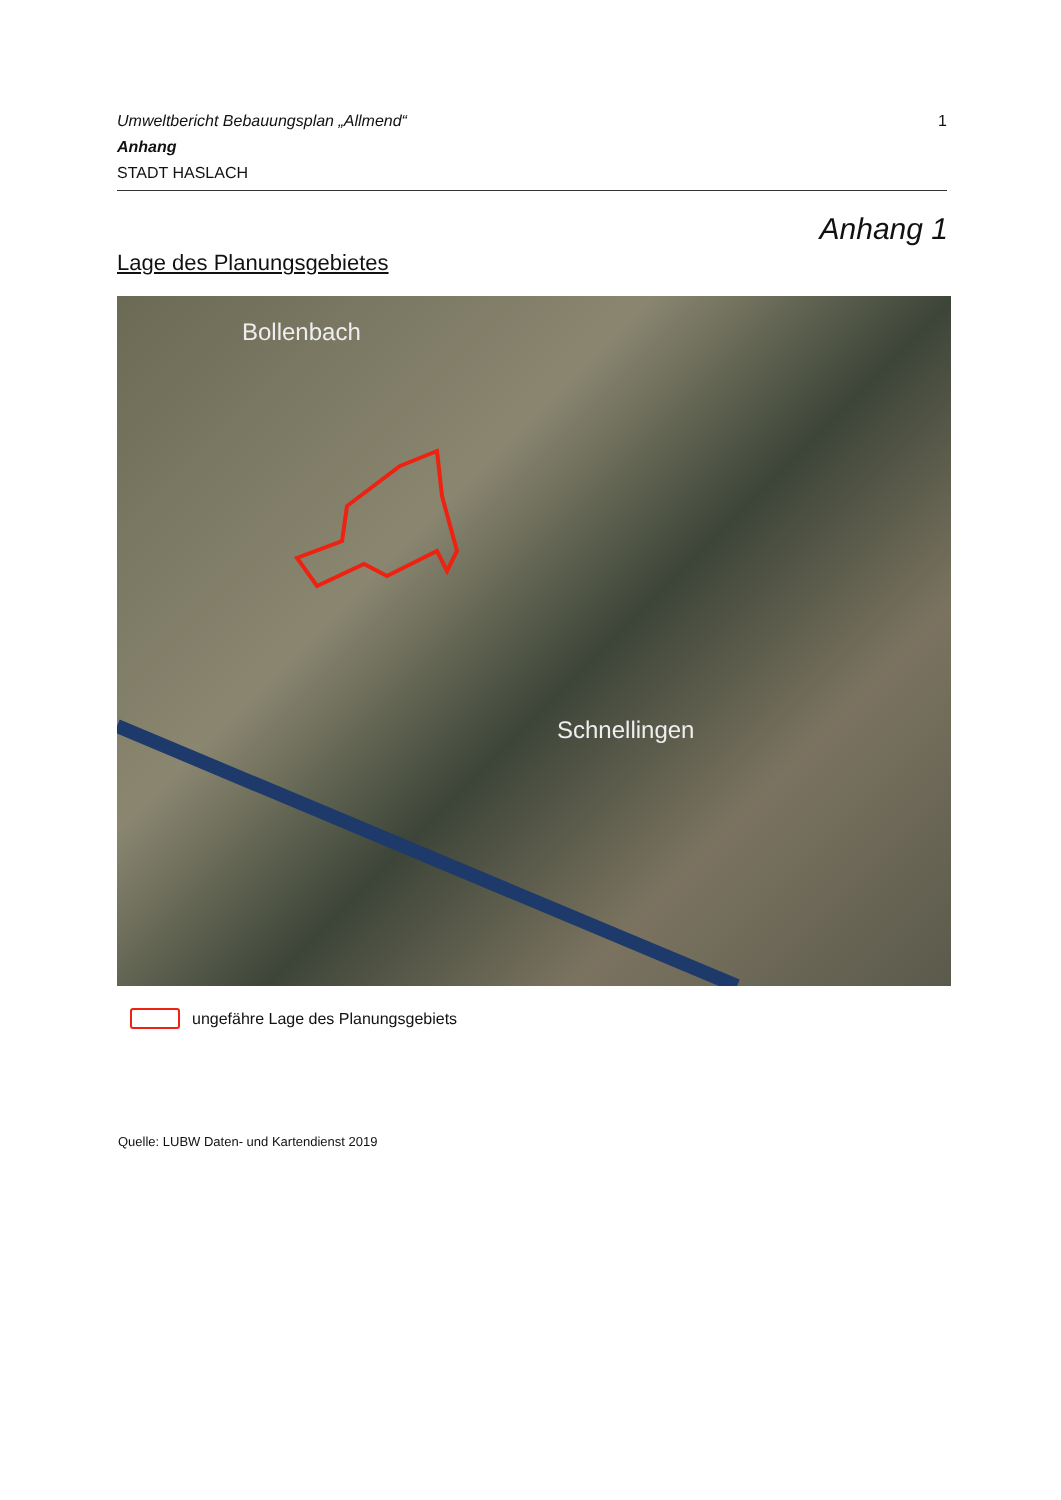Umweltbericht Bebauungsplan „Allmend“1
Anhang
STADT HASLACH
Anhang 1
Lage des Planungsgebietes
Bollenbach
Schnellingen
ungefähre Lage des Planungsgebiets
Quelle: LUBW Daten- und Kartendienst 2019